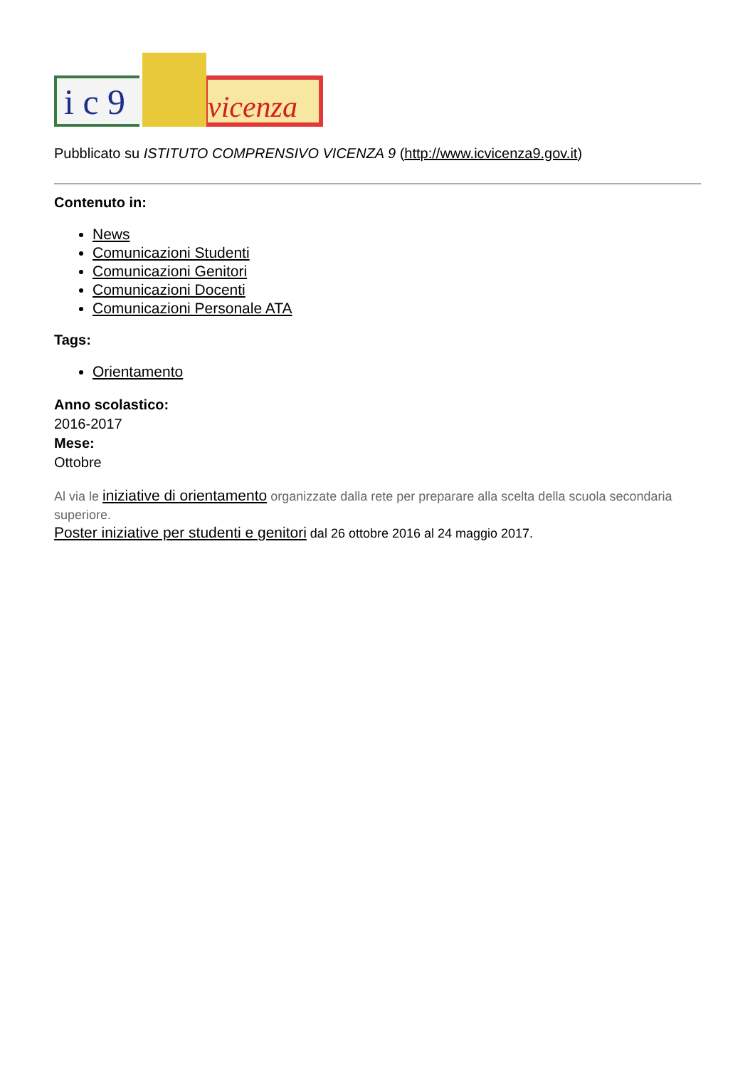i c 9 vicenza
Pubblicato su ISTITUTO COMPRENSIVO VICENZA 9 (http://www.icvicenza9.gov.it)
Contenuto in:
News
Comunicazioni Studenti
Comunicazioni Genitori
Comunicazioni Docenti
Comunicazioni Personale ATA
Tags:
Orientamento
Anno scolastico:
2016-2017
Mese:
Ottobre
Al via le iniziative di orientamento organizzate dalla rete per preparare alla scelta della scuola secondaria superiore.
Poster iniziative per studenti e genitori dal 26 ottobre 2016 al 24 maggio 2017.